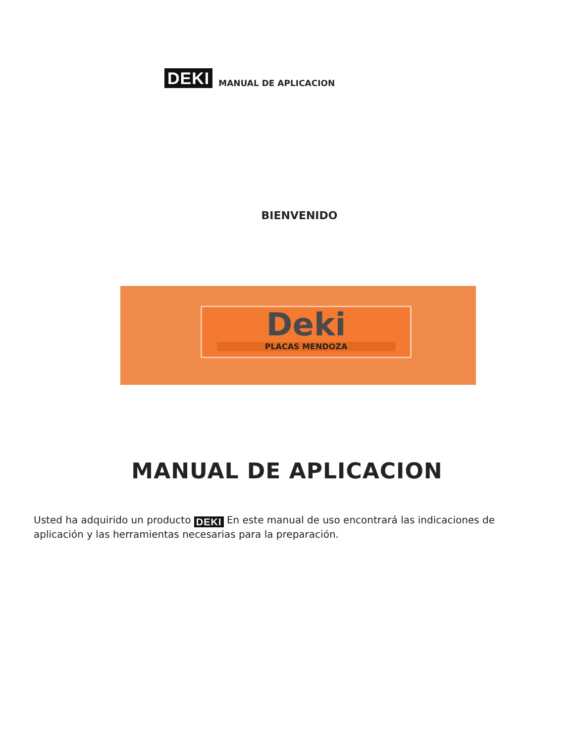DEKI MANUAL DE APLICACION
BIENVENIDO
Deki
PLACAS MENDOZA
MANUAL DE APLICACION
Usted ha adquirido un producto DEKI En este manual de uso encontrará las indicaciones de aplicación y las herramientas necesarias para la preparación.